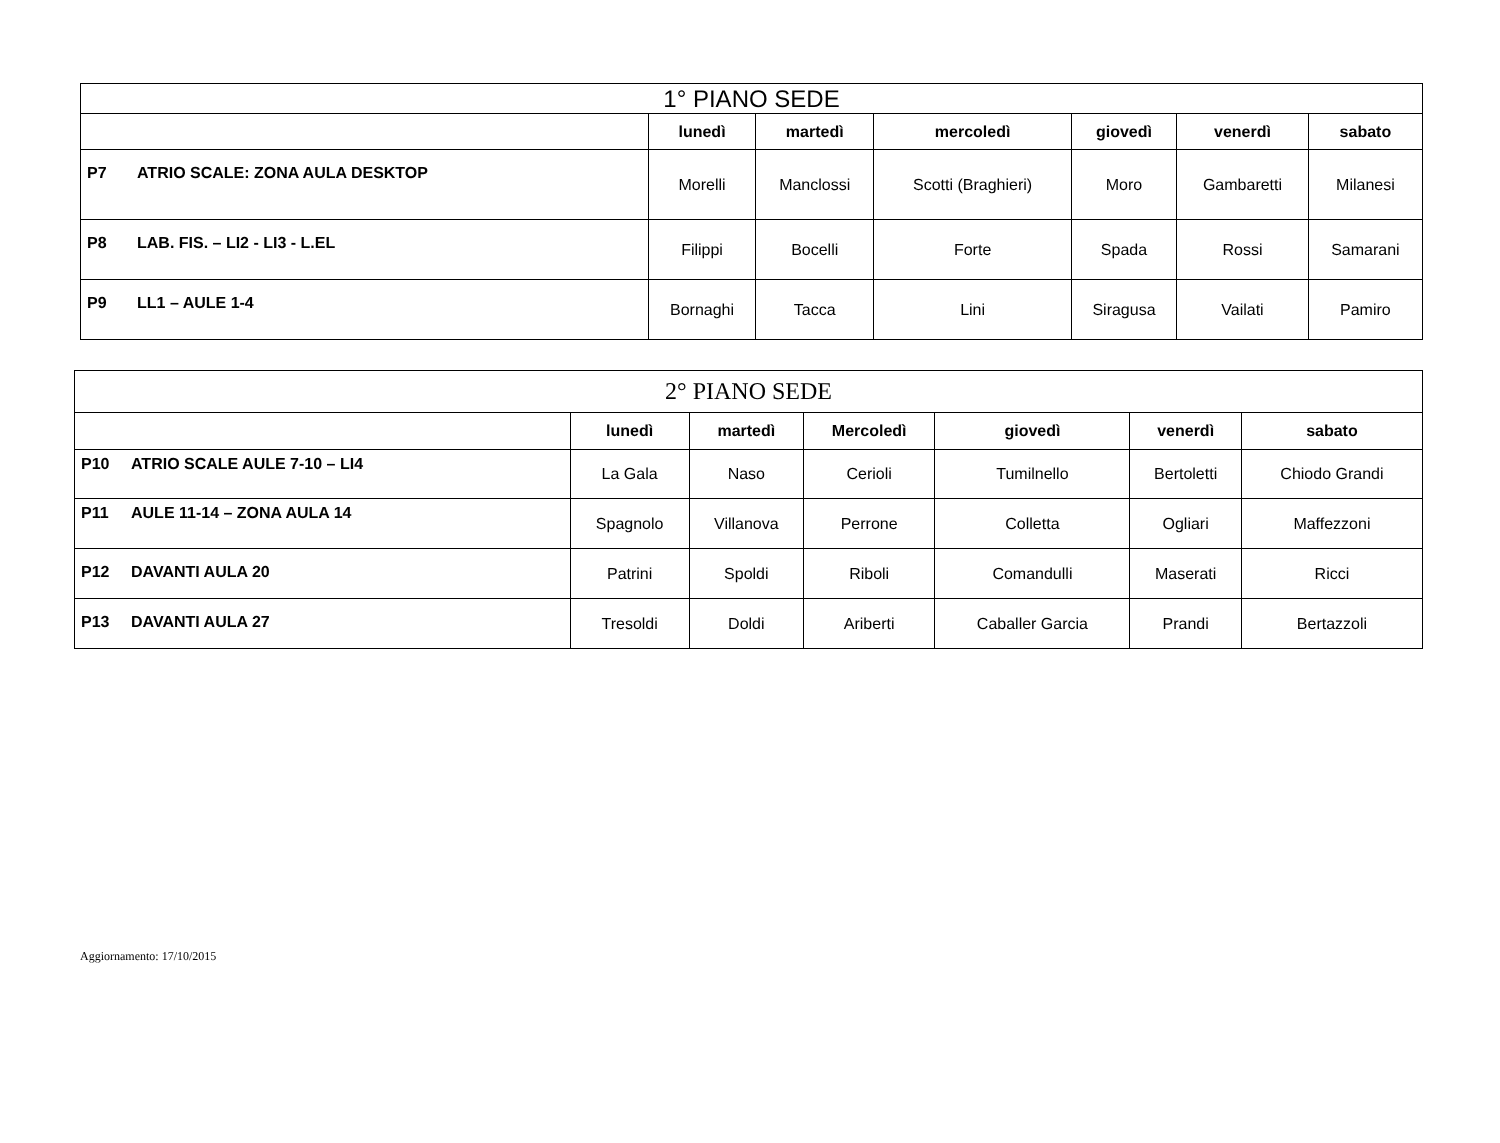| 1° PIANO SEDE | | | | | | | |
| --- | --- | --- | --- | --- | --- | --- | --- |
| | | lunedì | martedì | mercoledì | giovedì | venerdì | sabato |
| P7 | ATRIO SCALE: ZONA AULA DESKTOP | Morelli | Manclossi | Scotti (Braghieri) | Moro | Gambaretti | Milanesi |
| P8 | LAB. FIS. – LI2 - LI3 - L.EL | Filippi | Bocelli | Forte | Spada | Rossi | Samarani |
| P9 | LL1 – AULE 1-4 | Bornaghi | Tacca | Lini | Siragusa | Vailati | Pamiro |
| 2° PIANO SEDE | | | | | | | |
| --- | --- | --- | --- | --- | --- | --- | --- |
| | | lunedì | martedì | Mercoledì | giovedì | venerdì | sabato |
| P10 | ATRIO SCALE AULE 7-10 – LI4 | La Gala | Naso | Cerioli | Tumilnello | Bertoletti | Chiodo Grandi |
| P11 | AULE 11-14 – ZONA AULA 14 | Spagnolo | Villanova | Perrone | Colletta | Ogliari | Maffezzoni |
| P12 | DAVANTI AULA 20 | Patrini | Spoldi | Riboli | Comandulli | Maserati | Ricci |
| P13 | DAVANTI AULA 27 | Tresoldi | Doldi | Ariberti | Caballer Garcia | Prandi | Bertazzoli |
Aggiornamento: 17/10/2015